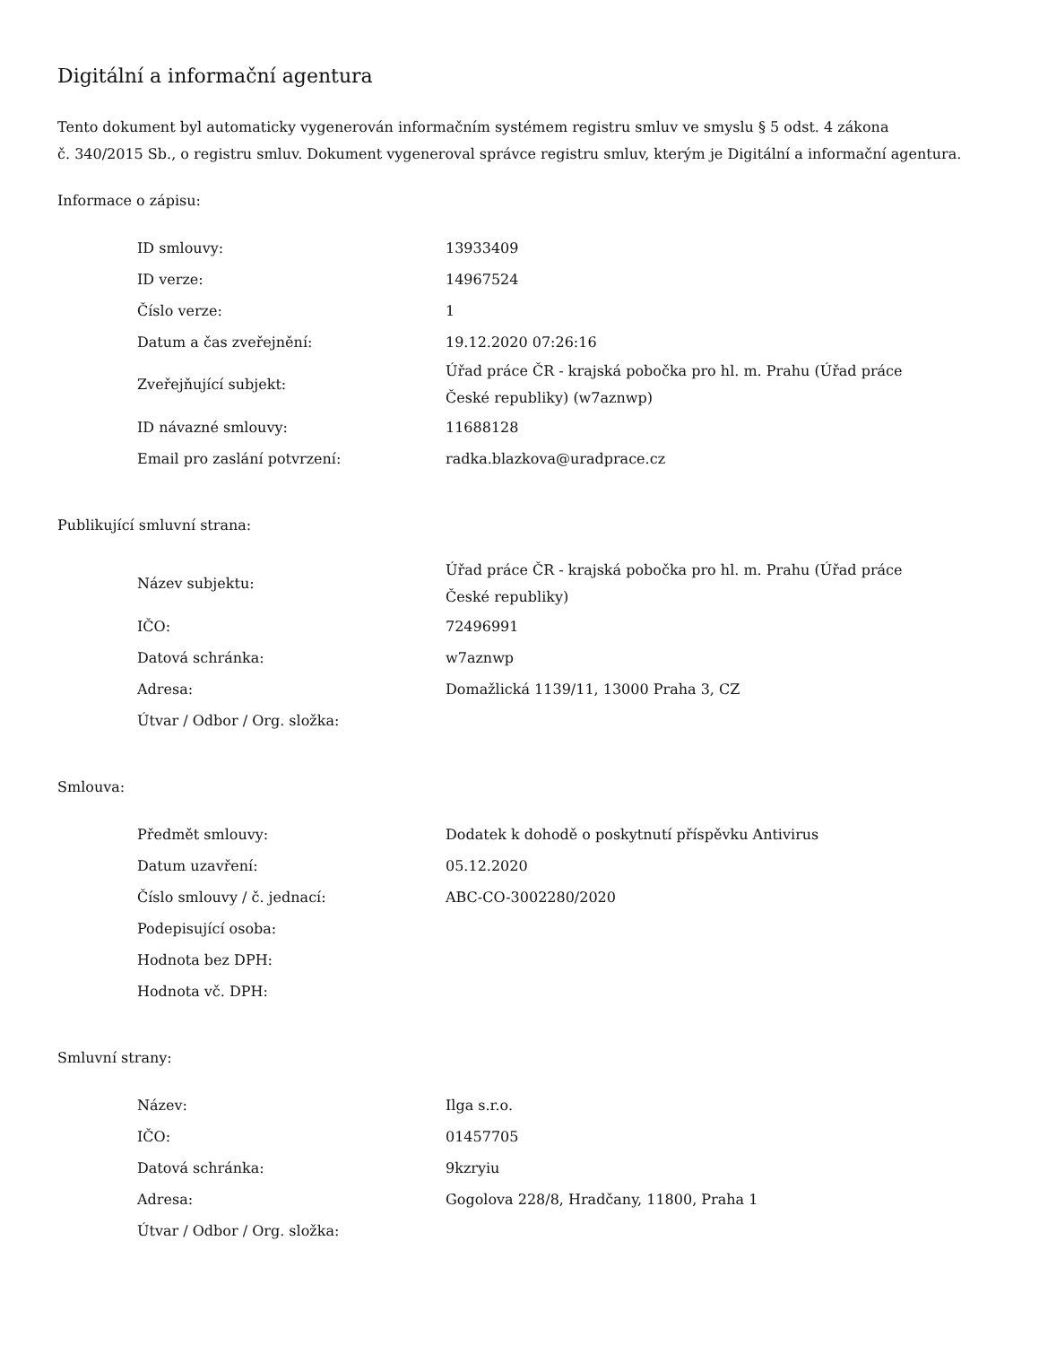Digitální a informační agentura
Tento dokument byl automaticky vygenerován informačním systémem registru smluv ve smyslu § 5 odst. 4 zákona
č. 340/2015 Sb., o registru smluv. Dokument vygeneroval správce registru smluv, kterým je Digitální a informační agentura.
Informace o zápisu:
| ID smlouvy: | 13933409 |
| ID verze: | 14967524 |
| Číslo verze: | 1 |
| Datum a čas zveřejnění: | 19.12.2020 07:26:16 |
| Zveřejňující subjekt: | Úřad práce ČR - krajská pobočka pro hl. m. Prahu (Úřad práce České republiky) (w7aznwp) |
| ID návazné smlouvy: | 11688128 |
| Email pro zaslání potvrzení: | radka.blazkova@uradprace.cz |
Publikující smluvní strana:
| Název subjektu: | Úřad práce ČR - krajská pobočka pro hl. m. Prahu (Úřad práce České republiky) |
| IČO: | 72496991 |
| Datová schránka: | w7aznwp |
| Adresa: | Domažlická 1139/11, 13000 Praha 3, CZ |
| Útvar / Odbor / Org. složka: | |
Smlouva:
| Předmět smlouvy: | Dodatek k dohodě o poskytnutí příspěvku Antivirus |
| Datum uzavření: | 05.12.2020 |
| Číslo smlouvy / č. jednací: | ABC-CO-3002280/2020 |
| Podepisující osoba: | |
| Hodnota bez DPH: | |
| Hodnota vč. DPH: | |
Smluvní strany:
| Název: | Ilga s.r.o. |
| IČO: | 01457705 |
| Datová schránka: | 9kzryiu |
| Adresa: | Gogolova 228/8, Hradčany, 11800, Praha 1 |
| Útvar / Odbor / Org. složka: | |